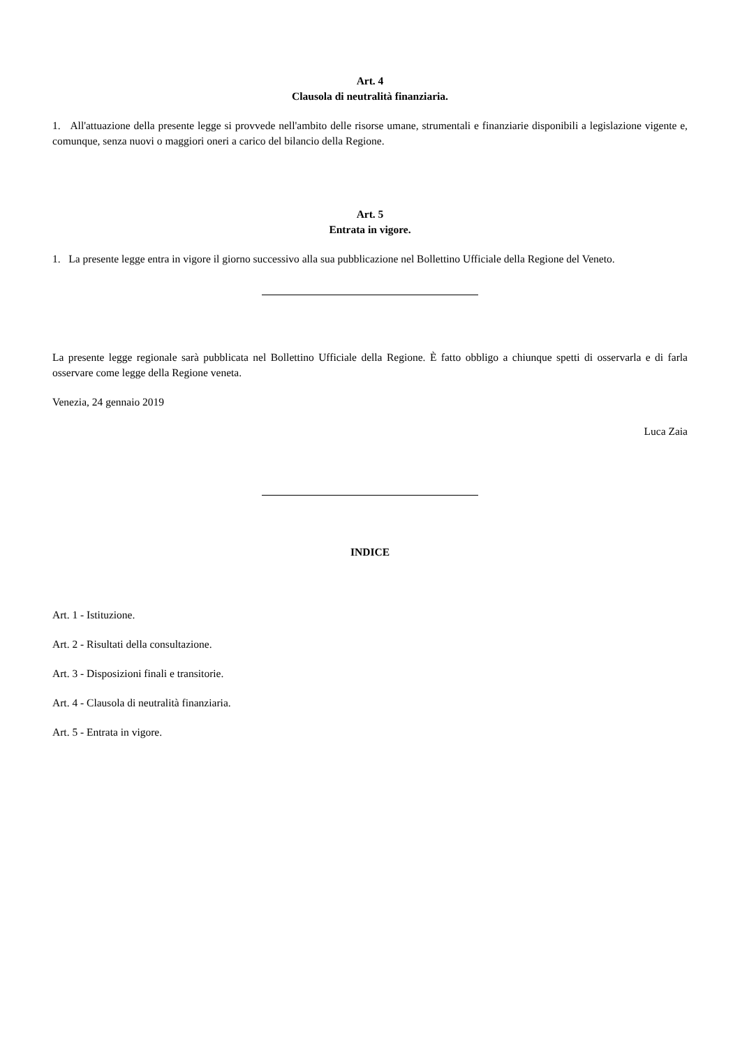Art. 4
Clausola di neutralità finanziaria.
1. All'attuazione della presente legge si provvede nell'ambito delle risorse umane, strumentali e finanziarie disponibili a legislazione vigente e, comunque, senza nuovi o maggiori oneri a carico del bilancio della Regione.
Art. 5
Entrata in vigore.
1. La presente legge entra in vigore il giorno successivo alla sua pubblicazione nel Bollettino Ufficiale della Regione del Veneto.
La presente legge regionale sarà pubblicata nel Bollettino Ufficiale della Regione. È fatto obbligo a chiunque spetti di osservarla e di farla osservare come legge della Regione veneta.
Venezia, 24 gennaio 2019
Luca Zaia
INDICE
Art. 1 - Istituzione.
Art. 2 - Risultati della consultazione.
Art. 3 - Disposizioni finali e transitorie.
Art. 4 - Clausola di neutralità finanziaria.
Art. 5 - Entrata in vigore.